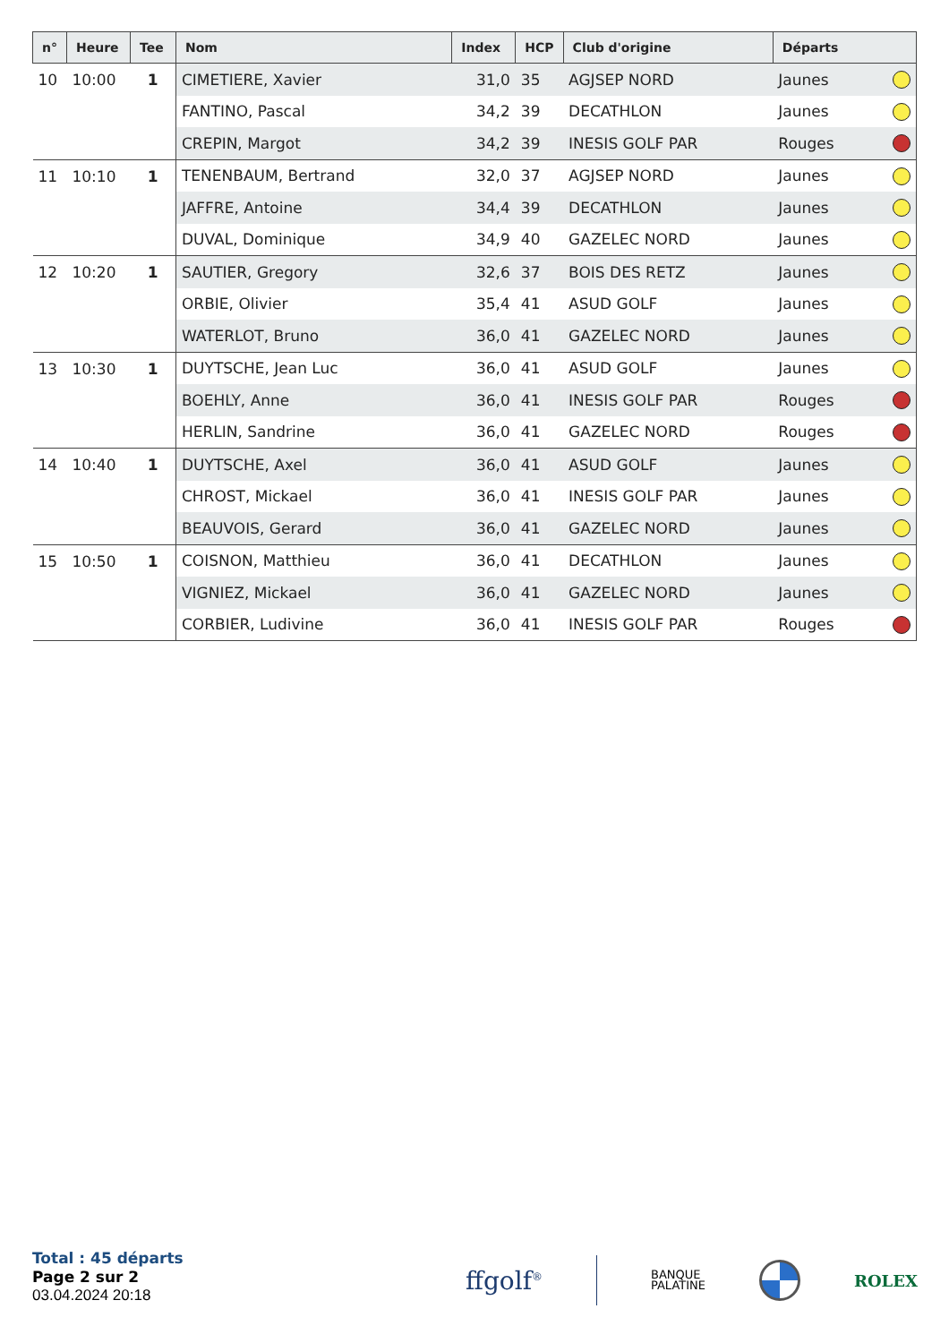| n° | Heure | Tee | Nom | Index | HCP | Club d'origine | Départs | |
| --- | --- | --- | --- | --- | --- | --- | --- | --- |
| 10 | 10:00 | 1 | CIMETIERE, Xavier | 31,0 | 35 | AGJSEP NORD | Jaunes | |
| | | | FANTINO, Pascal | 34,2 | 39 | DECATHLON | Jaunes | |
| | | | CREPIN, Margot | 34,2 | 39 | INESIS GOLF PAR | Rouges | |
| 11 | 10:10 | 1 | TENENBAUM, Bertrand | 32,0 | 37 | AGJSEP NORD | Jaunes | |
| | | | JAFFRE, Antoine | 34,4 | 39 | DECATHLON | Jaunes | |
| | | | DUVAL, Dominique | 34,9 | 40 | GAZELEC NORD | Jaunes | |
| 12 | 10:20 | 1 | SAUTIER, Gregory | 32,6 | 37 | BOIS DES RETZ | Jaunes | |
| | | | ORBIE, Olivier | 35,4 | 41 | ASUD GOLF | Jaunes | |
| | | | WATERLOT, Bruno | 36,0 | 41 | GAZELEC NORD | Jaunes | |
| 13 | 10:30 | 1 | DUYTSCHE, Jean Luc | 36,0 | 41 | ASUD GOLF | Jaunes | |
| | | | BOEHLY, Anne | 36,0 | 41 | INESIS GOLF PAR | Rouges | |
| | | | HERLIN, Sandrine | 36,0 | 41 | GAZELEC NORD | Rouges | |
| 14 | 10:40 | 1 | DUYTSCHE, Axel | 36,0 | 41 | ASUD GOLF | Jaunes | |
| | | | CHROST, Mickael | 36,0 | 41 | INESIS GOLF PAR | Jaunes | |
| | | | BEAUVOIS, Gerard | 36,0 | 41 | GAZELEC NORD | Jaunes | |
| 15 | 10:50 | 1 | COISNON, Matthieu | 36,0 | 41 | DECATHLON | Jaunes | |
| | | | VIGNIEZ, Mickael | 36,0 | 41 | GAZELEC NORD | Jaunes | |
| | | | CORBIER, Ludivine | 36,0 | 41 | INESIS GOLF PAR | Rouges | |
Total : 45 départs
Page 2 sur 2
03.04.2024 20:18
ffgolf<sup>®</sup> BANQUE
PALATINE ROLEX